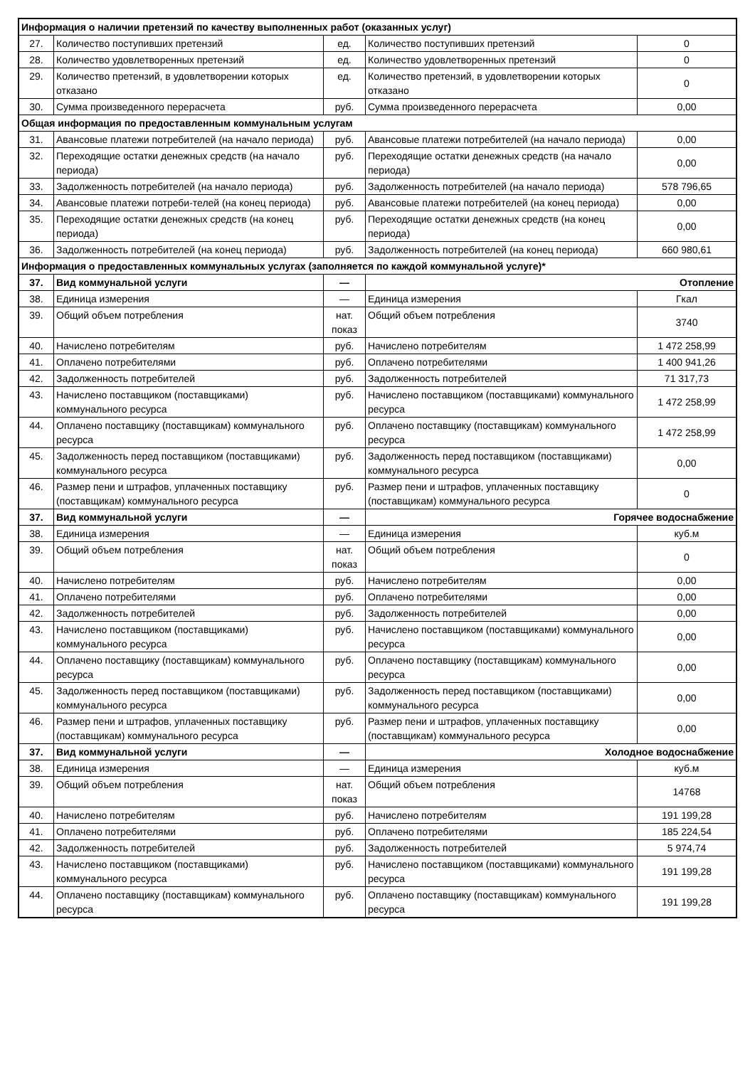| Информация о наличии претензий по качеству выполненных работ (оказанных услуг) | | | | |
| --- | --- | --- | --- | --- |
| 27. | Количество поступивших претензий | ед. | Количество поступивших претензий | 0 |
| 28. | Количество удовлетворенных претензий | ед. | Количество удовлетворенных претензий | 0 |
| 29. | Количество претензий, в удовлетворении которых отказано | ед. | Количество претензий, в удовлетворении которых отказано | 0 |
| 30. | Сумма произведенного перерасчета | руб. | Сумма произведенного перерасчета | 0,00 |
| Общая информация по предоставленным коммунальным услугам | | | | |
| 31. | Авансовые платежи потребителей (на начало периода) | руб. | Авансовые платежи потребителей (на начало периода) | 0,00 |
| 32. | Переходящие остатки денежных средств (на начало периода) | руб. | Переходящие остатки денежных средств (на начало периода) | 0,00 |
| 33. | Задолженность потребителей (на начало периода) | руб. | Задолженность потребителей (на начало периода) | 578 796,65 |
| 34. | Авансовые платежи потреби-телей (на конец периода) | руб. | Авансовые платежи потребителей (на конец периода) | 0,00 |
| 35. | Переходящие остатки денежных средств (на конец периода) | руб. | Переходящие остатки денежных средств (на конец периода) | 0,00 |
| 36. | Задолженность потребителей (на конец периода) | руб. | Задолженность потребителей (на конец периода) | 660 980,61 |
| Информация о предоставленных коммунальных услугах (заполняется по каждой коммунальной услуге)* | | | | |
| 37. | Вид коммунальной услуги | — | Отопление | |
| 38. | Единица измерения | — | Единица измерения | Гкал |
| 39. | Общий объем потребления | нат. показ | Общий объем потребления | 3740 |
| 40. | Начислено потребителям | руб. | Начислено потребителям | 1 472 258,99 |
| 41. | Оплачено потребителями | руб. | Оплачено потребителями | 1 400 941,26 |
| 42. | Задолженность потребителей | руб. | Задолженность потребителей | 71 317,73 |
| 43. | Начислено поставщиком (поставщиками) коммунального ресурса | руб. | Начислено поставщиком (поставщиками) коммунального ресурса | 1 472 258,99 |
| 44. | Оплачено поставщику (поставщикам) коммунального ресурса | руб. | Оплачено поставщику (поставщикам) коммунального ресурса | 1 472 258,99 |
| 45. | Задолженность перед поставщиком (поставщиками) коммунального ресурса | руб. | Задолженность перед поставщиком (поставщиками) коммунального ресурса | 0,00 |
| 46. | Размер пени и штрафов, уплаченных поставщику (поставщикам) коммунального ресурса | руб. | Размер пени и штрафов, уплаченных поставщику (поставщикам) коммунального ресурса | 0 |
| 37. | Вид коммунальной услуги | — | Горячее водоснабжение | |
| 38. | Единица измерения | — | Единица измерения | куб.м |
| 39. | Общий объем потребления | нат. показ | Общий объем потребления | 0 |
| 40. | Начислено потребителям | руб. | Начислено потребителям | 0,00 |
| 41. | Оплачено потребителями | руб. | Оплачено потребителями | 0,00 |
| 42. | Задолженность потребителей | руб. | Задолженность потребителей | 0,00 |
| 43. | Начислено поставщиком (поставщиками) коммунального ресурса | руб. | Начислено поставщиком (поставщиками) коммунального ресурса | 0,00 |
| 44. | Оплачено поставщику (поставщикам) коммунального ресурса | руб. | Оплачено поставщику (поставщикам) коммунального ресурса | 0,00 |
| 45. | Задолженность перед поставщиком (поставщиками) коммунального ресурса | руб. | Задолженность перед поставщиком (поставщиками) коммунального ресурса | 0,00 |
| 46. | Размер пени и штрафов, уплаченных поставщику (поставщикам) коммунального ресурса | руб. | Размер пени и штрафов, уплаченных поставщику (поставщикам) коммунального ресурса | 0,00 |
| 37. | Вид коммунальной услуги | — | Холодное водоснабжение | |
| 38. | Единица измерения | — | Единица измерения | куб.м |
| 39. | Общий объем потребления | нат. показ | Общий объем потребления | 14768 |
| 40. | Начислено потребителям | руб. | Начислено потребителям | 191 199,28 |
| 41. | Оплачено потребителями | руб. | Оплачено потребителями | 185 224,54 |
| 42. | Задолженность потребителей | руб. | Задолженность потребителей | 5 974,74 |
| 43. | Начислено поставщиком (поставщиками) коммунального ресурса | руб. | Начислено поставщиком (поставщиками) коммунального ресурса | 191 199,28 |
| 44. | Оплачено поставщику (поставщикам) коммунального ресурса | руб. | Оплачено поставщику (поставщикам) коммунального ресурса | 191 199,28 |